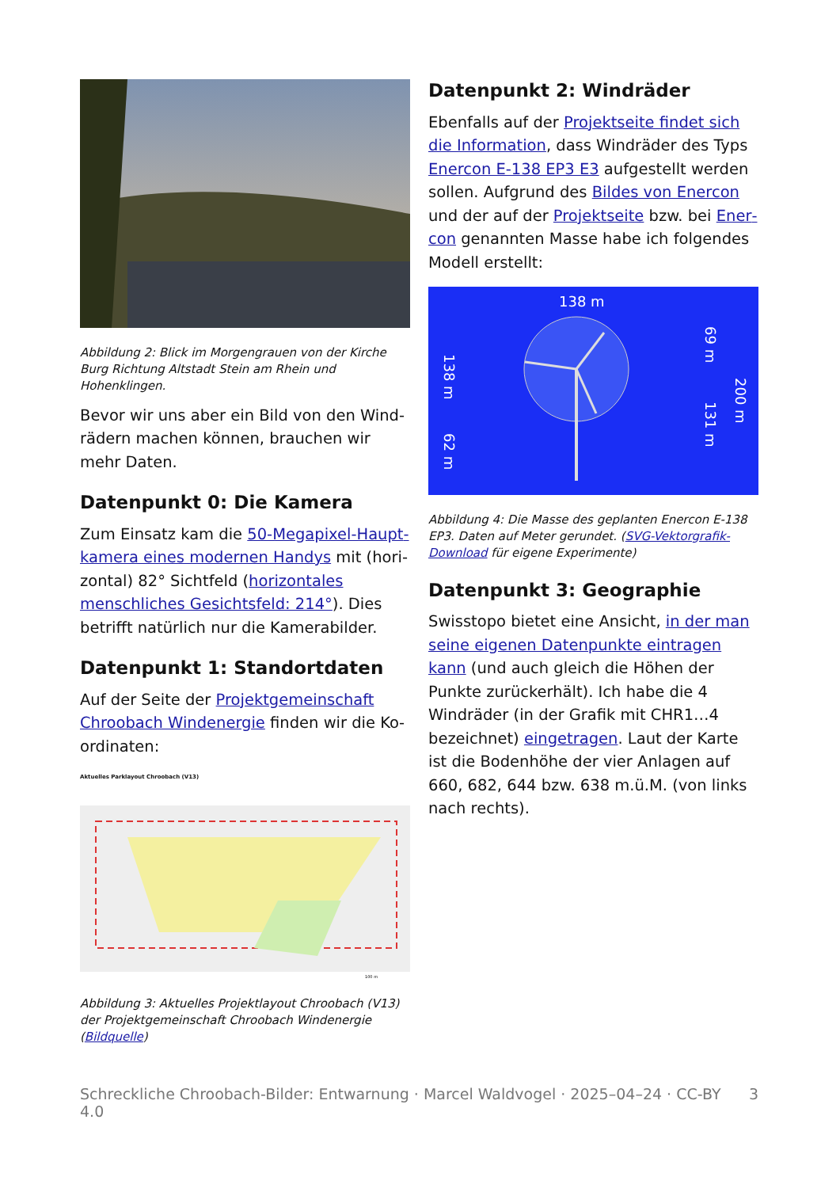Abbildung 2: Blick im Morgengrauen von der Kirche Burg Richtung Altstadt Stein am Rhein und Hohenklingen.
Bevor wir uns aber ein Bild von den Wind­rädern machen können, brauchen wir mehr Daten.
Datenpunkt 0: Die Kamera
Zum Einsatz kam die 50-Megapixel-Haupt­kamera eines modernen Handys mit (hori­zontal) 82° Sichtfeld (horizontales mensch­liches Gesichtsfeld: 214°). Dies betrifft na­türlich nur die Kamerabilder.
Datenpunkt 1: Standortdaten
Auf der Seite der Projektgemeinschaft Chroobach Windenergie finden wir die Ko­ordinaten:
Aktuelles Parklayout Chroobach (V13)
100 m
Abbildung 3: Aktuelles Projektlayout Chroobach (V13) der Projektgemeinschaft Chroobach Windenergie (Bildquelle)
Datenpunkt 2: Windräder
Ebenfalls auf der Projektseite findet sich die Information, dass Windräder des Typs Enercon E-138 EP3 E3 aufgestellt werden sollen. Aufgrund des Bildes von Enercon und der auf der Projektseite bzw. bei Ener­con genannten Masse habe ich folgendes Modell erstellt:
138 m
138 m
62 m
69 m
131 m
200 m
Abbildung 4: Die Masse des geplanten Enercon E-138 EP3. Daten auf Meter gerundet. (SVG-Vektorgrafik-Download für eigene Experimente)
Datenpunkt 3: Geographie
Swisstopo bietet eine Ansicht, in der man seine eigenen Datenpunkte eintragen kann (und auch gleich die Höhen der Punkte zu­rückerhält). Ich habe die 4 Windräder (in der Grafik mit CHR1…4 bezeichnet) eingetra­gen. Laut der Karte ist die Bodenhöhe der vier Anlagen auf 660, 682, 644 bzw. 638 m.ü.M. (von links nach rechts).
Schreckliche Chroobach-Bilder: Entwarnung · Marcel Waldvogel · 2025–04–24 · CC-BY 4.0 3